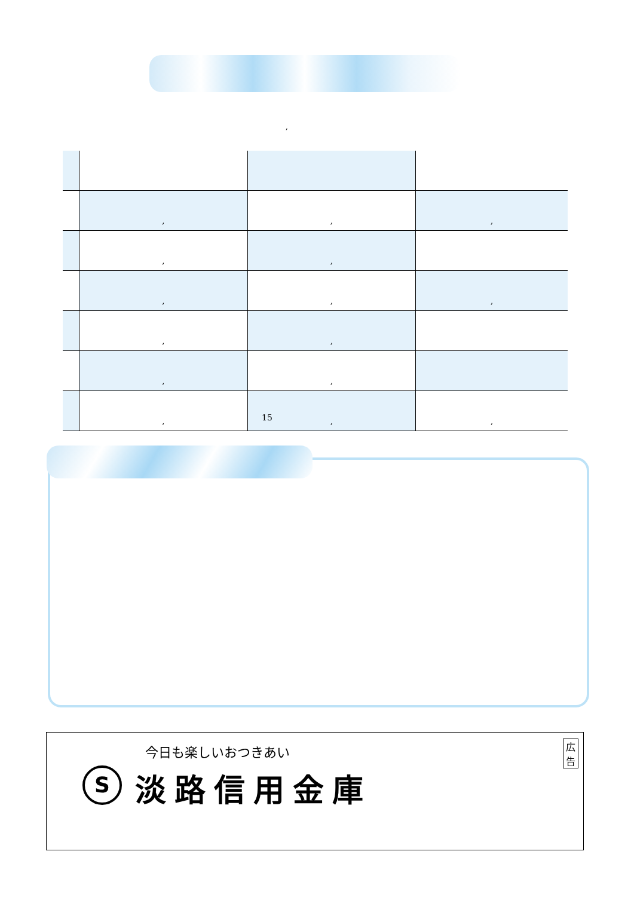,
| | , | , | , |
| | , | , | |
| | , | , | , |
| | , | , | |
| | , | , | |
| | , | , | , |
15
今日も楽しいおつきあい
S 淡路信用金庫
広告